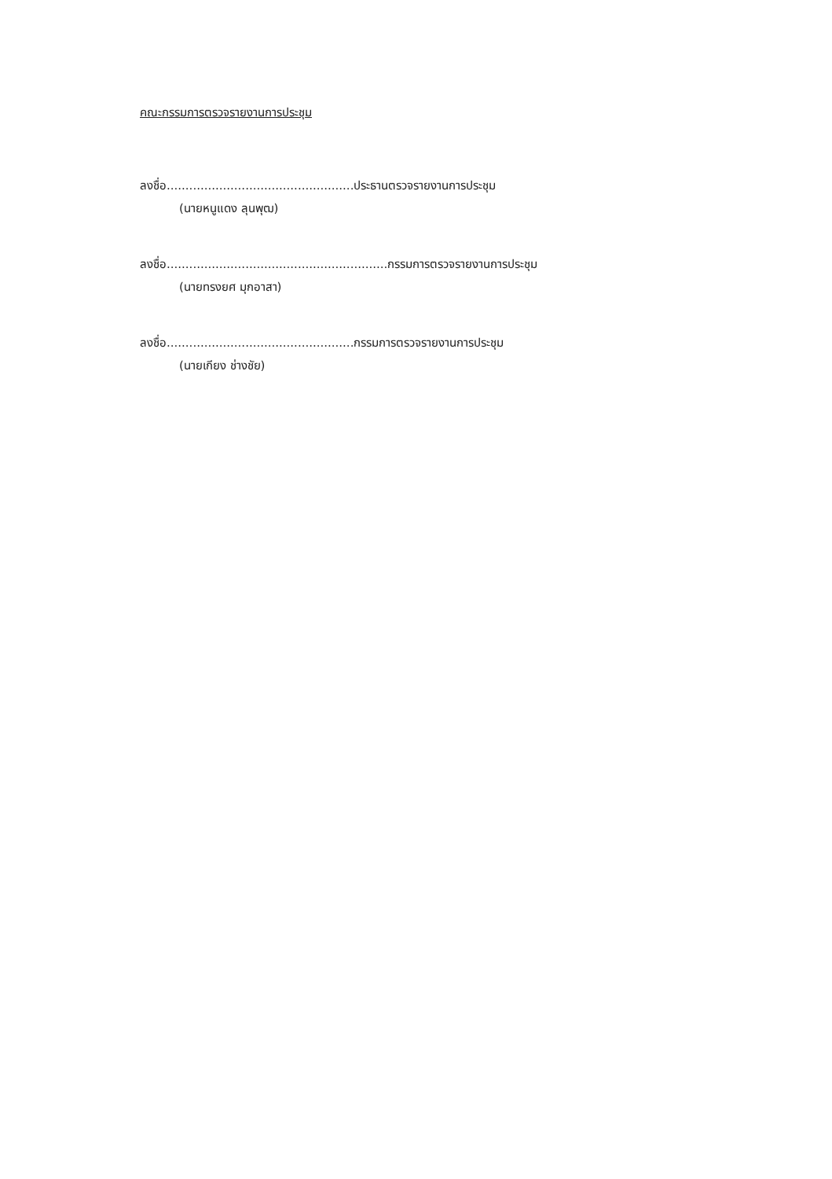คณะกรรมการตรวจรายงานการประชุม
ลงชื่อ..................................................ประธานตรวจรายงานการประชุม
(นายหนูแดง ลุนพุฒ)
ลงชื่อ...........................................................กรรมการตรวจรายงานการประชุม
(นายทรงยศ มุกอาสา)
ลงชื่อ..................................................กรรมการตรวจรายงานการประชุม
(นายเกียง ช่างชัย)